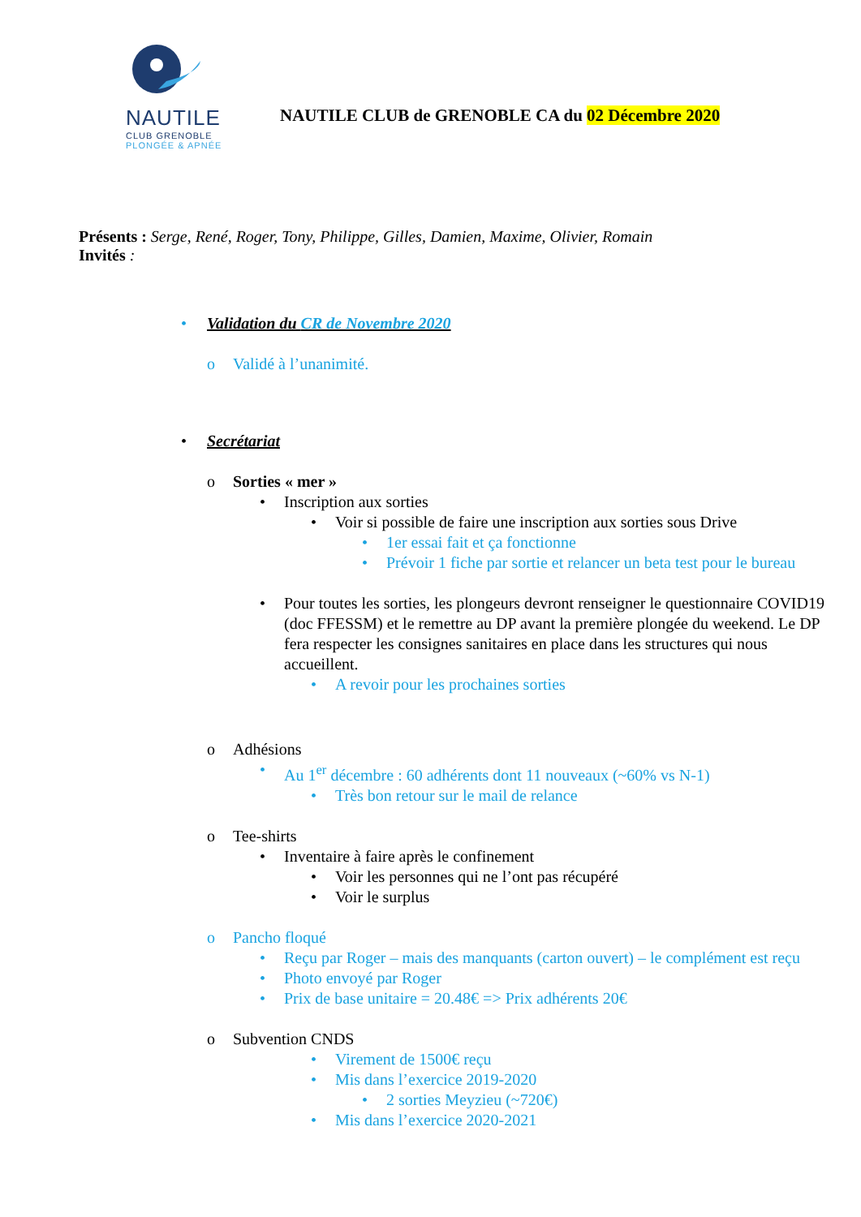NAUTILE
CLUB GRENOBLE
PLONGÉE & APNÉE
NAUTILE CLUB de GRENOBLE CA du 02 Décembre 2020
Présents : Serge, René, Roger, Tony, Philippe, Gilles, Damien, Maxime, Olivier, Romain
Invités :
• Validation du CR de Novembre 2020
o Validé à l’unanimité.
• Secrétariat
o Sorties « mer »
• Inscription aux sorties
• Voir si possible de faire une inscription aux sorties sous Drive
• 1er essai fait et ça fonctionne
• Prévoir 1 fiche par sortie et relancer un beta test pour le bureau
• Pour toutes les sorties, les plongeurs devront renseigner le questionnaire COVID19 (doc FFESSM) et le remettre au DP avant la première plongée du weekend. Le DP fera respecter les consignes sanitaires en place dans les structures qui nous accueillent.
• A revoir pour les prochaines sorties
o Adhésions
• Au 1<sup>er</sup> décembre : 60 adhérents dont 11 nouveaux (~60% vs N-1)
• Très bon retour sur le mail de relance
o Tee-shirts
• Inventaire à faire après le confinement
• Voir les personnes qui ne l’ont pas récupéré
• Voir le surplus
o Pancho floqué
• Reçu par Roger – mais des manquants (carton ouvert) – le complément est reçu
• Photo envoyé par Roger
• Prix de base unitaire = 20.48€ => Prix adhérents 20€
o Subvention CNDS
• Virement de 1500€ reçu
• Mis dans l’exercice 2019-2020
• 2 sorties Meyzieu (~720€)
• Mis dans l’exercice 2020-2021